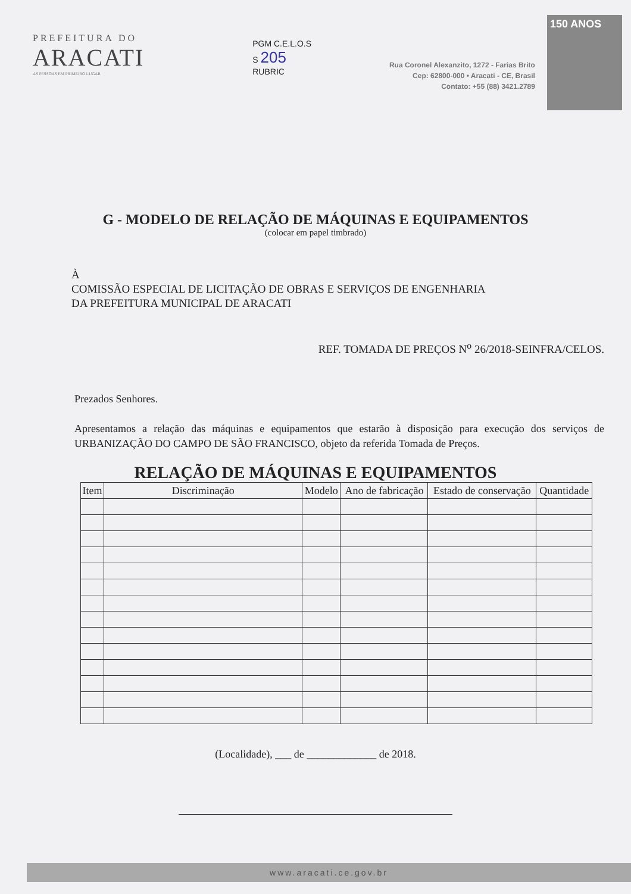PREFEITURA DO
ARACATI
AS PESSOAS EM PRIMEIRO LUGAR
PGM C.E.L.O.S
S 205
RUBRIC
Rua Coronel Alexanzito, 1272 - Farias Brito
Cep: 62800-000 • Aracati - CE, Brasil
Contato: +55 (88) 3421.2789
150 ANOS
G - MODELO DE RELAÇÃO DE MÁQUINAS E EQUIPAMENTOS
(colocar em papel timbrado)
À
COMISSÃO ESPECIAL DE LICITAÇÃO DE OBRAS E SERVIÇOS DE ENGENHARIA
DA PREFEITURA MUNICIPAL DE ARACATI
REF. TOMADA DE PREÇOS N<sup>o</sup> 26/2018-SEINFRA/CELOS.
Prezados Senhores.
Apresentamos a relação das máquinas e equipamentos que estarão à disposição para execução dos serviços de URBANIZAÇÃO DO CAMPO DE SÃO FRANCISCO, objeto da referida Tomada de Preços.
RELAÇÃO DE MÁQUINAS E EQUIPAMENTOS
| Item | Discriminação | Modelo | Ano de fabricação | Estado de conservação | Quantidade |
| --- | --- | --- | --- | --- | --- |
(Localidade), ___ de _____________ de 2018.
www.aracati.ce.gov.br